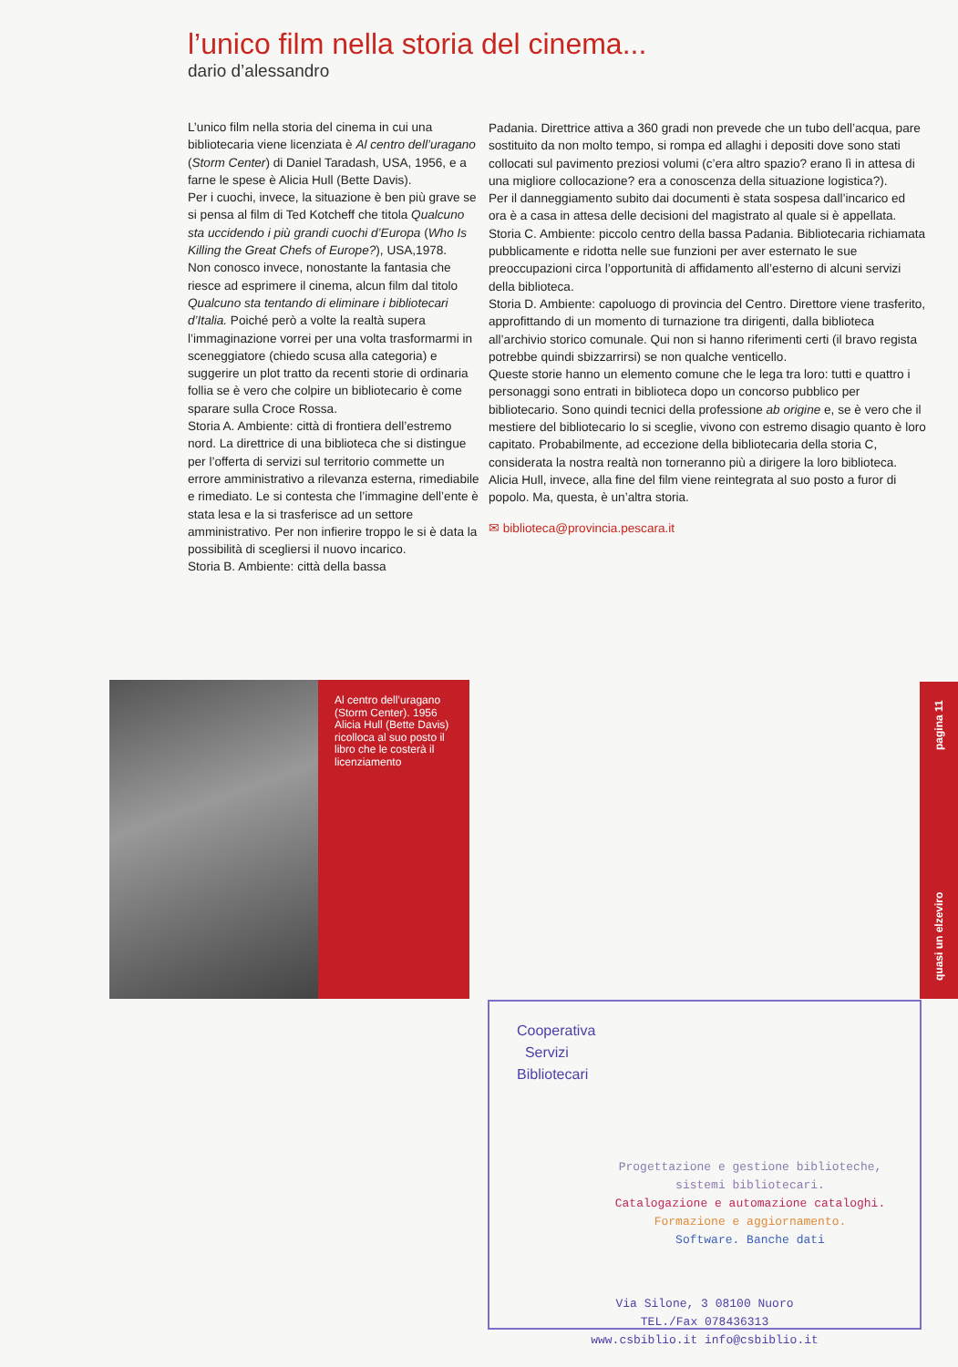l’unico film nella storia del cinema...
dario d’alessandro
L’unico film nella storia del cinema in cui una bibliotecaria viene licenziata è Al centro dell’uragano (Storm Center) di Daniel Taradash, USA, 1956, e a farne le spese è Alicia Hull (Bette Davis).
Per i cuochi, invece, la situazione è ben più grave se si pensa al film di Ted Kotcheff che titola Qualcuno sta uccidendo i più grandi cuochi d’Europa (Who Is Killing the Great Chefs of Europe?), USA,1978.
Non conosco invece, nonostante la fantasia che riesce ad esprimere il cinema, alcun film dal titolo Qualcuno sta tentando di eliminare i bibliotecari d’Italia. Poiché però a volte la realtà supera l’immaginazione vorrei per una volta trasformarmi in sceneggiatore (chiedo scusa alla categoria) e suggerire un plot tratto da recenti storie di ordinaria follia se è vero che colpire un bibliotecario è come sparare sulla Croce Rossa.
Storia A. Ambiente: città di frontiera dell’estremo nord. La direttrice di una biblioteca che si distingue per l’offerta di servizi sul territorio commette un errore amministrativo a rilevanza esterna, rimediabile e rimediato. Le si contesta che l’immagine dell’ente è stata lesa e la si trasferisce ad un settore amministrativo. Per non infierire troppo le si è data la possibilità di scegliersi il nuovo incarico.
Storia B. Ambiente: città della bassa
Padania. Direttrice attiva a 360 gradi non prevede che un tubo dell’acqua, pare sostituito da non molto tempo, si rompa ed allaghi i depositi dove sono stati collocati sul pavimento preziosi volumi (c’era altro spazio? erano lì in attesa di una migliore collocazione? era a conoscenza della situazione logistica?).
Per il danneggiamento subito dai documenti è stata sospesa dall’incarico ed ora è a casa in attesa delle decisioni del magistrato al quale si è appellata.
Storia C. Ambiente: piccolo centro della bassa Padania. Bibliotecaria richiamata pubblicamente e ridotta nelle sue funzioni per aver esternato le sue preoccupazioni circa l’opportunità di affidamento all’esterno di alcuni servizi della biblioteca.
Storia D. Ambiente: capoluogo di provincia del Centro. Direttore viene trasferito, approfittando di un momento di turnazione tra dirigenti, dalla biblioteca all’archivio storico comunale. Qui non si hanno riferimenti certi (il bravo regista potrebbe quindi sbizzarrirsi) se non qualche venticello.
Queste storie hanno un elemento comune che le lega tra loro: tutti e quattro i personaggi sono entrati in biblioteca dopo un concorso pubblico per bibliotecario. Sono quindi tecnici della professione ab origine e, se è vero che il mestiere del bibliotecario lo si sceglie, vivono con estremo disagio quanto è loro capitato. Probabilmente, ad eccezione della bibliotecaria della storia C, considerata la nostra realtà non torneranno più a dirigere la loro biblioteca. Alicia Hull, invece, alla fine del film viene reintegrata al suo posto a furor di popolo. Ma, questa, è un’altra storia.
✉ biblioteca@provincia.pescara.it
Al centro dell’uragano (Storm Center). 1956 Alicia Hull (Bette Davis) ricolloca al suo posto il libro che le costerà il licenziamento
quasi un elzeviro pagina 11
Cooperativa
Servizi
Bibliotecari
Progettazione e gestione biblioteche,
sistemi bibliotecari.
Catalogazione e automazione cataloghi.
Formazione e aggiornamento.
Software. Banche dati
Via Silone, 3 08100 Nuoro
TEL./Fax 078436313
www.csbiblio.it info@csbiblio.it